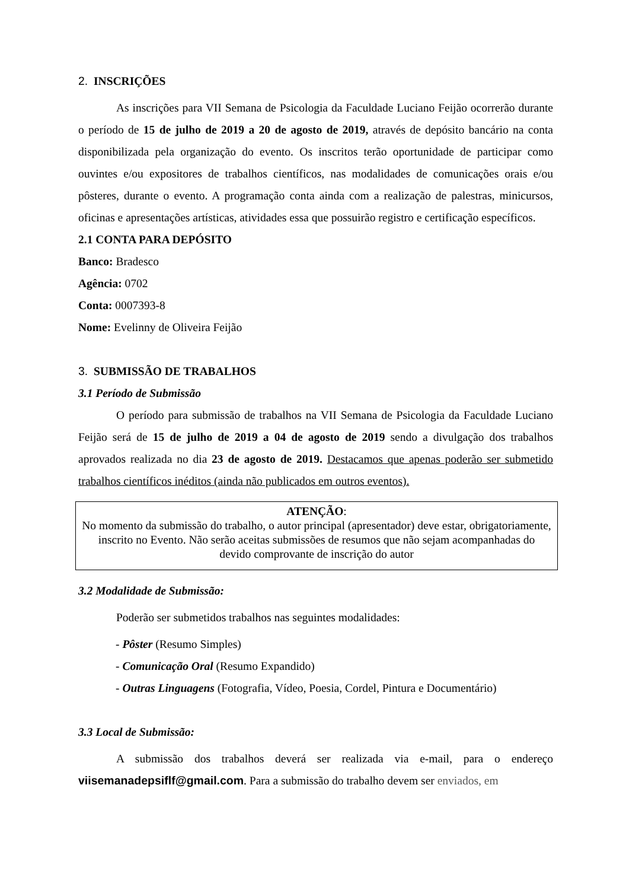2. INSCRIÇÕES
As inscrições para VII Semana de Psicologia da Faculdade Luciano Feijão ocorrerão durante o período de 15 de julho de 2019 a 20 de agosto de 2019, através de depósito bancário na conta disponibilizada pela organização do evento. Os inscritos terão oportunidade de participar como ouvintes e/ou expositores de trabalhos científicos, nas modalidades de comunicações orais e/ou pôsteres, durante o evento. A programação conta ainda com a realização de palestras, minicursos, oficinas e apresentações artísticas, atividades essa que possuirão registro e certificação específicos.
2.1 CONTA PARA DEPÓSITO
Banco: Bradesco
Agência: 0702
Conta: 0007393-8
Nome: Evelinny de Oliveira Feijão
3. SUBMISSÃO DE TRABALHOS
3.1 Período de Submissão
O período para submissão de trabalhos na VII Semana de Psicologia da Faculdade Luciano Feijão será de 15 de julho de 2019 a 04 de agosto de 2019 sendo a divulgação dos trabalhos aprovados realizada no dia 23 de agosto de 2019. Destacamos que apenas poderão ser submetido trabalhos científicos inéditos (ainda não publicados em outros eventos).
ATENÇÃO:
No momento da submissão do trabalho, o autor principal (apresentador) deve estar, obrigatoriamente, inscrito no Evento. Não serão aceitas submissões de resumos que não sejam acompanhadas do devido comprovante de inscrição do autor
3.2 Modalidade de Submissão:
Poderão ser submetidos trabalhos nas seguintes modalidades:
- Pôster (Resumo Simples)
- Comunicação Oral (Resumo Expandido)
- Outras Linguagens (Fotografia, Vídeo, Poesia, Cordel, Pintura e Documentário)
3.3 Local de Submissão:
A submissão dos trabalhos deverá ser realizada via e-mail, para o endereço viisemanadepsiflf@gmail.com. Para a submissão do trabalho devem ser enviados, em